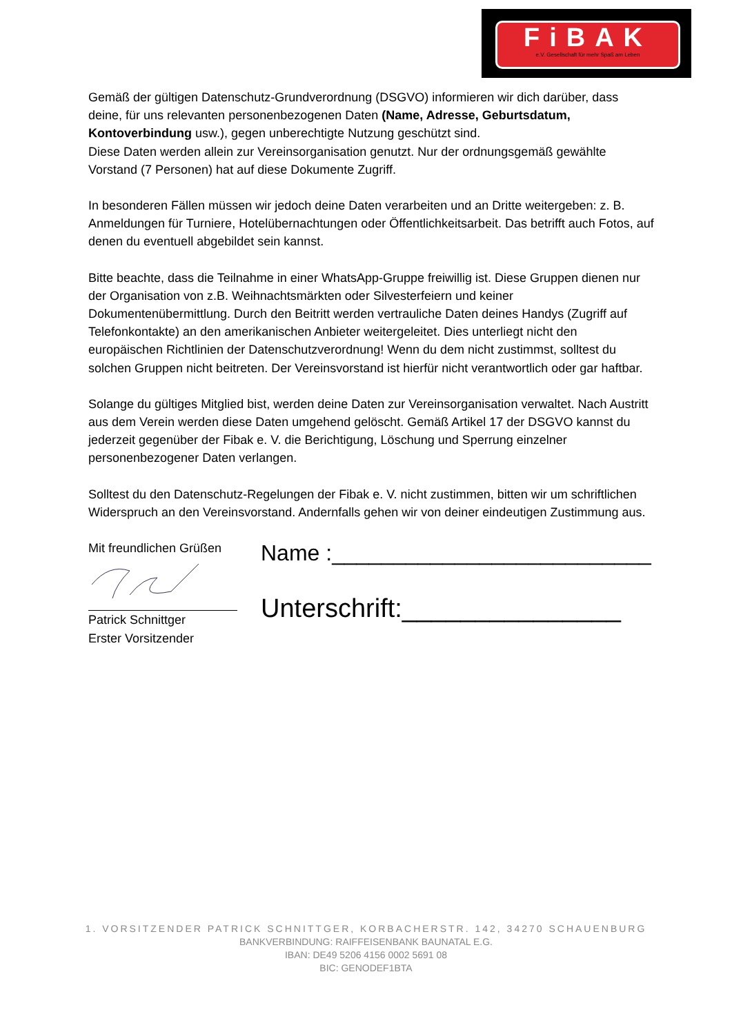FiBAK
e.V. Gesellschaft für mehr Spaß am Leben
Gemäß der gültigen Datenschutz-Grundverordnung (DSGVO) informieren wir dich darüber, dass deine, für uns relevanten personenbezogenen Daten (Name, Adresse, Geburtsdatum, Kontoverbindung usw.), gegen unberechtigte Nutzung geschützt sind.
Diese Daten werden allein zur Vereinsorganisation genutzt. Nur der ordnungsgemäß gewählte Vorstand (7 Personen) hat auf diese Dokumente Zugriff.
In besonderen Fällen müssen wir jedoch deine Daten verarbeiten und an Dritte weitergeben: z. B. Anmeldungen für Turniere, Hotelübernachtungen oder Öffentlichkeitsarbeit. Das betrifft auch Fotos, auf denen du eventuell abgebildet sein kannst.
Bitte beachte, dass die Teilnahme in einer WhatsApp-Gruppe freiwillig ist. Diese Gruppen dienen nur der Organisation von z.B. Weihnachtsmärkten oder Silvesterfeiern und keiner Dokumentenübermittlung. Durch den Beitritt werden vertrauliche Daten deines Handys (Zugriff auf Telefonkontakte) an den amerikanischen Anbieter weitergeleitet. Dies unterliegt nicht den europäischen Richtlinien der Datenschutzverordnung! Wenn du dem nicht zustimmst, solltest du solchen Gruppen nicht beitreten. Der Vereinsvorstand ist hierfür nicht verantwortlich oder gar haftbar.
Solange du gültiges Mitglied bist, werden deine Daten zur Vereinsorganisation verwaltet. Nach Austritt aus dem Verein werden diese Daten umgehend gelöscht. Gemäß Artikel 17 der DSGVO kannst du jederzeit gegenüber der Fibak e. V. die Berichtigung, Löschung und Sperrung einzelner personenbezogener Daten verlangen.
Solltest du den Datenschutz-Regelungen der Fibak e. V. nicht zustimmen, bitten wir um schriftlichen Widerspruch an den Vereinsvorstand. Andernfalls gehen wir von deiner eindeutigen Zustimmung aus.
Mit freundlichen Grüßen
Patrick Schnittger
Erster Vorsitzender
Name :__________________________
Unterschrift:_______________
1. VORSITZENDER PATRICK SCHNITTGER, KORBACHERSTR. 142, 34270 SCHAUENBURG
BANKVERBINDUNG: RAIFFEISENBANK BAUNATAL E.G.
IBAN: DE49 5206 4156 0002 5691 08
BIC: GENODEF1BTA